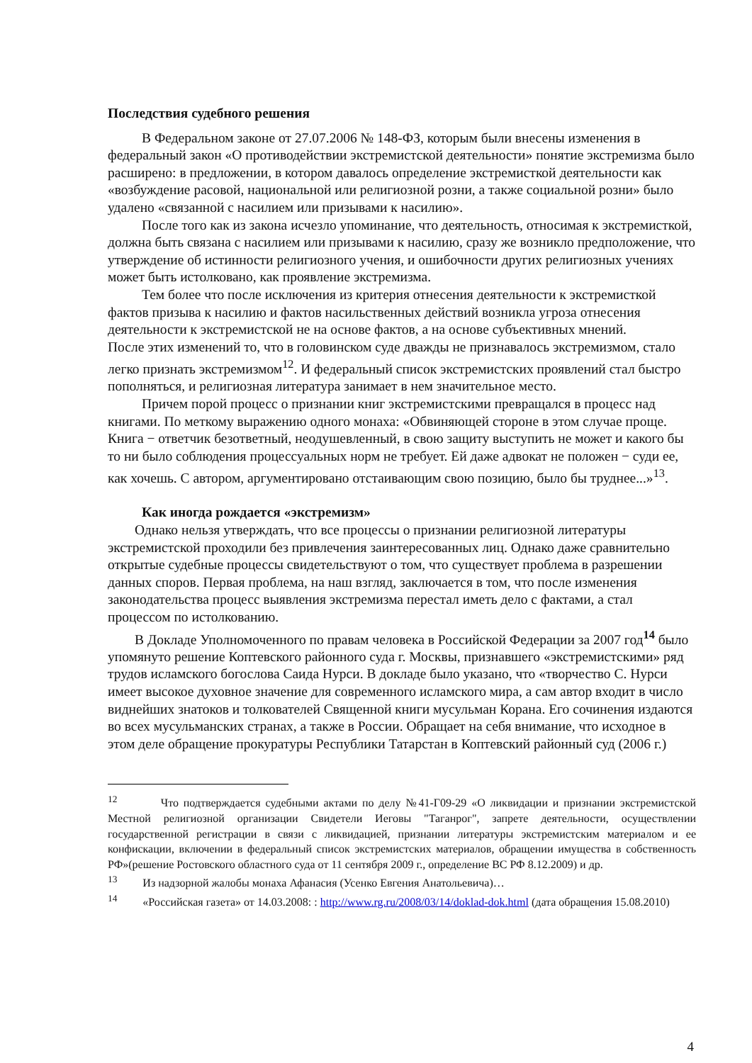Последствия судебного решения
В Федеральном законе от 27.07.2006 № 148-ФЗ, которым были внесены изменения в федеральный закон «О противодействии экстремистской деятельности» понятие экстремизма было расширено: в предложении, в котором давалось определение экстремисткой деятельности как «возбуждение расовой, национальной или религиозной розни, а также социальной розни» было удалено «связанной с насилием или призывами к насилию».
После того как из закона исчезло упоминание, что деятельность, относимая к экстремисткой, должна быть связана с насилием или призывами к насилию, сразу же возникло предположение, что утверждение об истинности религиозного учения, и ошибочности других религиозных учениях может быть истолковано, как проявление экстремизма.
Тем более что после исключения из критерия отнесения деятельности к экстремисткой фактов призыва к насилию и фактов насильственных действий возникла угроза отнесения деятельности к экстремистской не на основе фактов, а на основе субъективных мнений.
После этих изменений то, что в головинском суде дважды не признавалось экстремизмом, стало легко признать экстремизмом<sup>12</sup>. И федеральный список экстремистских проявлений стал быстро пополняться, и религиозная литература занимает в нем значительное место.
Причем порой процесс о признании книг экстремистскими превращался в процесс над книгами. По меткому выражению одного монаха: «Обвиняющей стороне в этом случае проще. Книга − ответчик безответный, неодушевленный, в свою защиту выступить не может и какого бы то ни было соблюдения процессуальных норм не требует. Ей даже адвокат не положен − суди ее, как хочешь. С автором, аргументировано отстаивающим свою позицию, было бы труднее...»<sup>13</sup>.
Как иногда рождается «экстремизм»
Однако нельзя утверждать, что все процессы о признании религиозной литературы экстремистской проходили без привлечения заинтересованных лиц. Однако даже сравнительно открытые судебные процессы свидетельствуют о том, что существует проблема в разрешении данных споров. Первая проблема, на наш взгляд, заключается в том, что после изменения законодательства процесс выявления экстремизма перестал иметь дело с фактами, а стал процессом по истолкованию.
В Докладе Уполномоченного по правам человека в Российской Федерации за 2007 год<sup>14</sup> было упомянуто решение Коптевского районного суда г. Москвы, признавшего «экстремистскими» ряд трудов исламского богослова Саида Нурси. В докладе было указано, что «творчество С. Нурси имеет высокое духовное значение для современного исламского мира, а сам автор входит в число виднейших знатоков и толкователей Священной книги мусульман Корана. Его сочинения издаются во всех мусульманских странах, а также в России. Обращает на себя внимание, что исходное в этом деле обращение прокуратуры Республики Татарстан в Коптевский районный суд (2006 г.)
<sup>12</sup> Что подтверждается судебными актами по делу №41-Г09-29 «О ликвидации и признании экстремистской Местной религиозной организации Свидетели Иеговы "Таганрог", запрете деятельности, осуществлении государственной регистрации в связи с ликвидацией, признании литературы экстремистским материалом и ее конфискации, включении в федеральный список экстремистских материалов, обращении имущества в собственность РФ»(решение Ростовского областного суда от 11 сентября 2009 г., определение ВС РФ 8.12.2009) и др.
<sup>13</sup> Из надзорной жалобы монаха Афанасия (Усенко Евгения Анатольевича)…
<sup>14</sup> «Российская газета» от 14.03.2008: : http://www.rg.ru/2008/03/14/doklad-dok.html (дата обращения 15.08.2010)
4